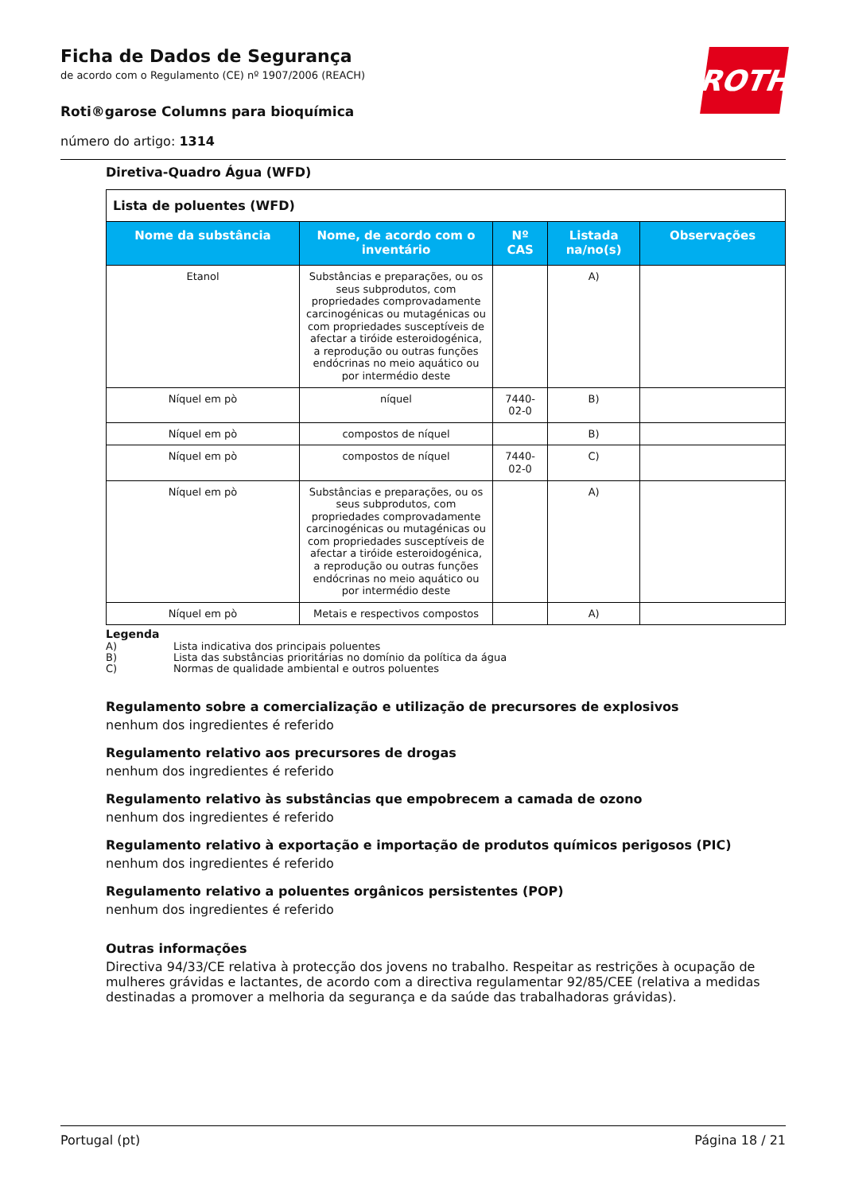Ficha de Dados de Segurança
de acordo com o Regulamento (CE) nº 1907/2006 (REACH)
Roti®garose Columns para bioquímica
número do artigo: 1314
ROTH
Diretiva-Quadro Água (WFD)
| Lista de poluentes (WFD) | | | | |
| Nome da substância | Nome, de acordo com o inventário | Nº CAS | Listada na/no(s) | Observações |
| Etanol | Substâncias e preparações, ou os seus subprodutos, com propriedades comprovadamente carcinogénicas ou mutagénicas ou com propriedades susceptíveis de afectar a tiróide esteroidogénica, a reprodução ou outras funções endócrinas no meio aquático ou por intermédio deste | | A) | |
| Níquel em pò | níquel | 7440-02-0 | B) | |
| Níquel em pò | compostos de níquel | | B) | |
| Níquel em pò | compostos de níquel | 7440-02-0 | C) | |
| Níquel em pò | Substâncias e preparações, ou os seus subprodutos, com propriedades comprovadamente carcinogénicas ou mutagénicas ou com propriedades susceptíveis de afectar a tiróide esteroidogénica, a reprodução ou outras funções endócrinas no meio aquático ou por intermédio deste | | A) | |
| Níquel em pò | Metais e respectivos compostos | | A) | |
Legenda
A) Lista indicativa dos principais poluentes
B) Lista das substâncias prioritárias no domínio da política da água
C) Normas de qualidade ambiental e outros poluentes
Regulamento sobre a comercialização e utilização de precursores de explosivos
nenhum dos ingredientes é referido
Regulamento relativo aos precursores de drogas
nenhum dos ingredientes é referido
Regulamento relativo às substâncias que empobrecem a camada de ozono
nenhum dos ingredientes é referido
Regulamento relativo à exportação e importação de produtos químicos perigosos (PIC)
nenhum dos ingredientes é referido
Regulamento relativo a poluentes orgânicos persistentes (POP)
nenhum dos ingredientes é referido
Outras informações
Directiva 94/33/CE relativa à protecção dos jovens no trabalho. Respeitar as restrições à ocupação de mulheres grávidas e lactantes, de acordo com a directiva regulamentar 92/85/CEE (relativa a medidas destinadas a promover a melhoria da segurança e da saúde das trabalhadoras grávidas).
Portugal (pt) Página 18 / 21